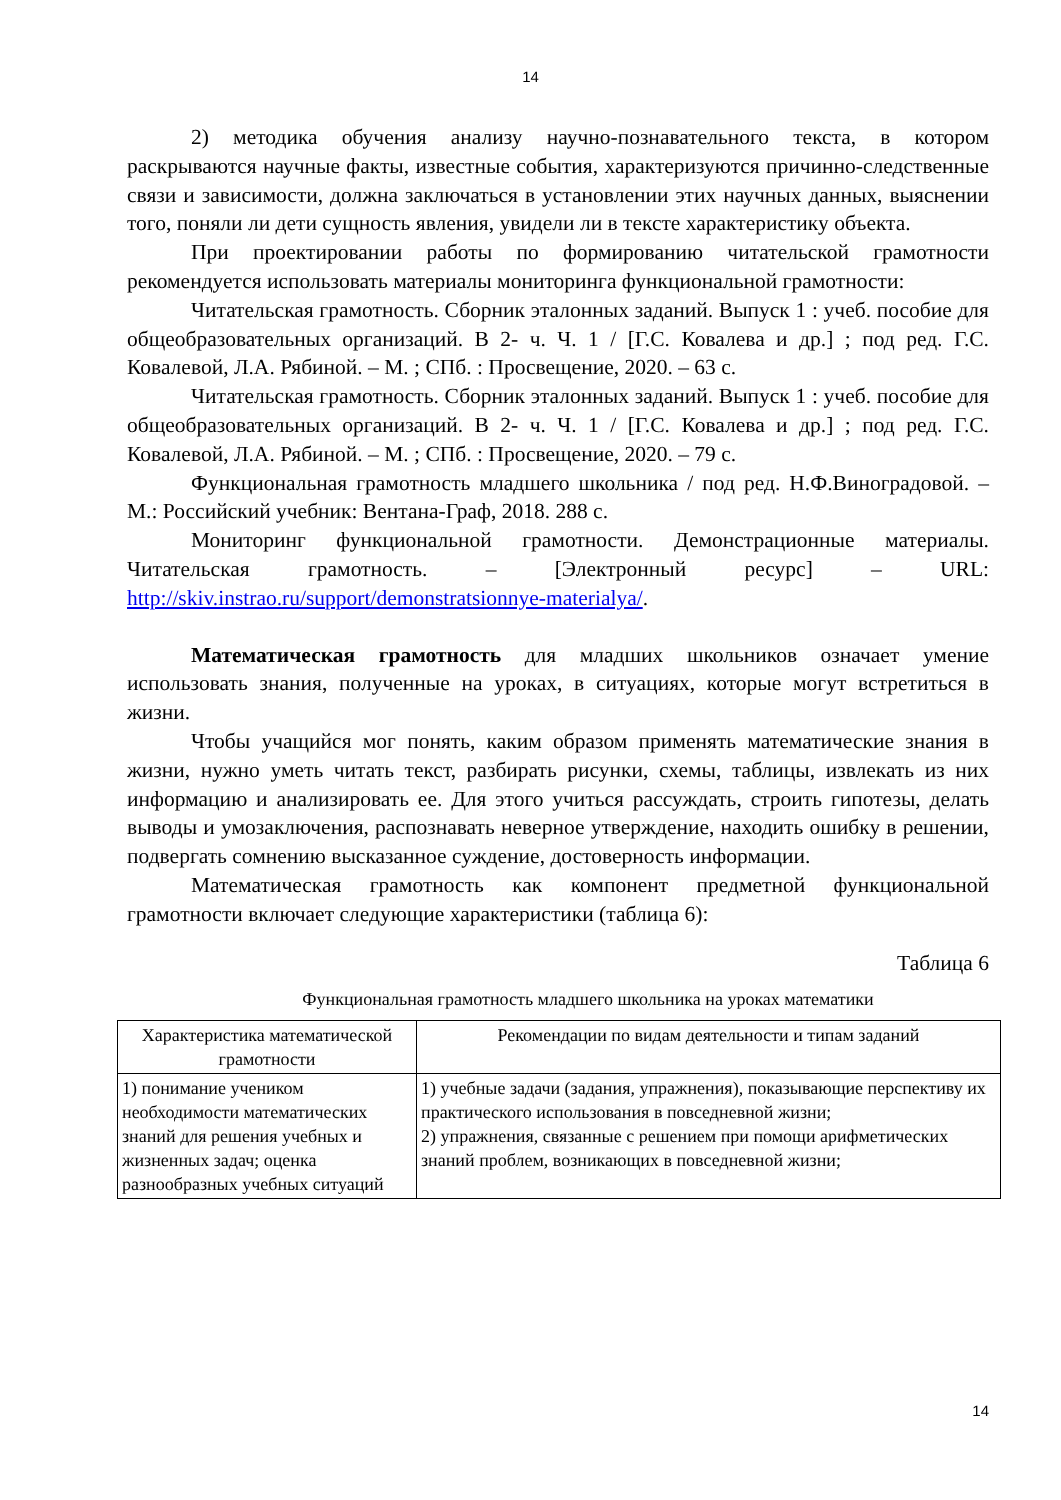14
2) методика обучения анализу научно-познавательного текста, в котором раскрываются научные факты, известные события, характеризуются причинно-следственные связи и зависимости, должна заключаться в установлении этих научных данных, выяснении того, поняли ли дети сущность явления, увидели ли в тексте характеристику объекта.
При проектировании работы по формированию читательской грамотности рекомендуется использовать материалы мониторинга функциональной грамотности:
Читательская грамотность. Сборник эталонных заданий. Выпуск 1 : учеб. пособие для общеобразовательных организаций. В 2- ч. Ч. 1 / [Г.С. Ковалева и др.] ; под ред. Г.С. Ковалевой, Л.А. Рябиной. – М. ; СПб. : Просвещение, 2020. – 63 с.
Читательская грамотность. Сборник эталонных заданий. Выпуск 1 : учеб. пособие для общеобразовательных организаций. В 2- ч. Ч. 1 / [Г.С. Ковалева и др.] ; под ред. Г.С. Ковалевой, Л.А. Рябиной. – М. ; СПб. : Просвещение, 2020. – 79 с.
Функциональная грамотность младшего школьника / под ред. Н.Ф.Виноградовой. – М.: Российский учебник: Вентана-Граф, 2018. 288 с.
Мониторинг функциональной грамотности. Демонстрационные материалы. Читательская грамотность. – [Электронный ресурс] – URL: http://skiv.instrao.ru/support/demonstratsionnye-materialya/.
Математическая грамотность для младших школьников означает умение использовать знания, полученные на уроках, в ситуациях, которые могут встретиться в жизни.
Чтобы учащийся мог понять, каким образом применять математические знания в жизни, нужно уметь читать текст, разбирать рисунки, схемы, таблицы, извлекать из них информацию и анализировать ее. Для этого учиться рассуждать, строить гипотезы, делать выводы и умозаключения, распознавать неверное утверждение, находить ошибку в решении, подвергать сомнению высказанное суждение, достоверность информации.
Математическая грамотность как компонент предметной функциональной грамотности включает следующие характеристики (таблица 6):
Таблица 6
Функциональная грамотность младшего школьника на уроках математики
| Характеристика математической грамотности | Рекомендации по видам деятельности и типам заданий |
| --- | --- |
| 1) понимание учеником необходимости математических знаний для решения учебных и жизненных задач; оценка разнообразных учебных ситуаций | 1) учебные задачи (задания, упражнения), показывающие перспективу их практического использования в повседневной жизни; 2) упражнения, связанные с решением при помощи арифметических знаний проблем, возникающих в повседневной жизни; |
14